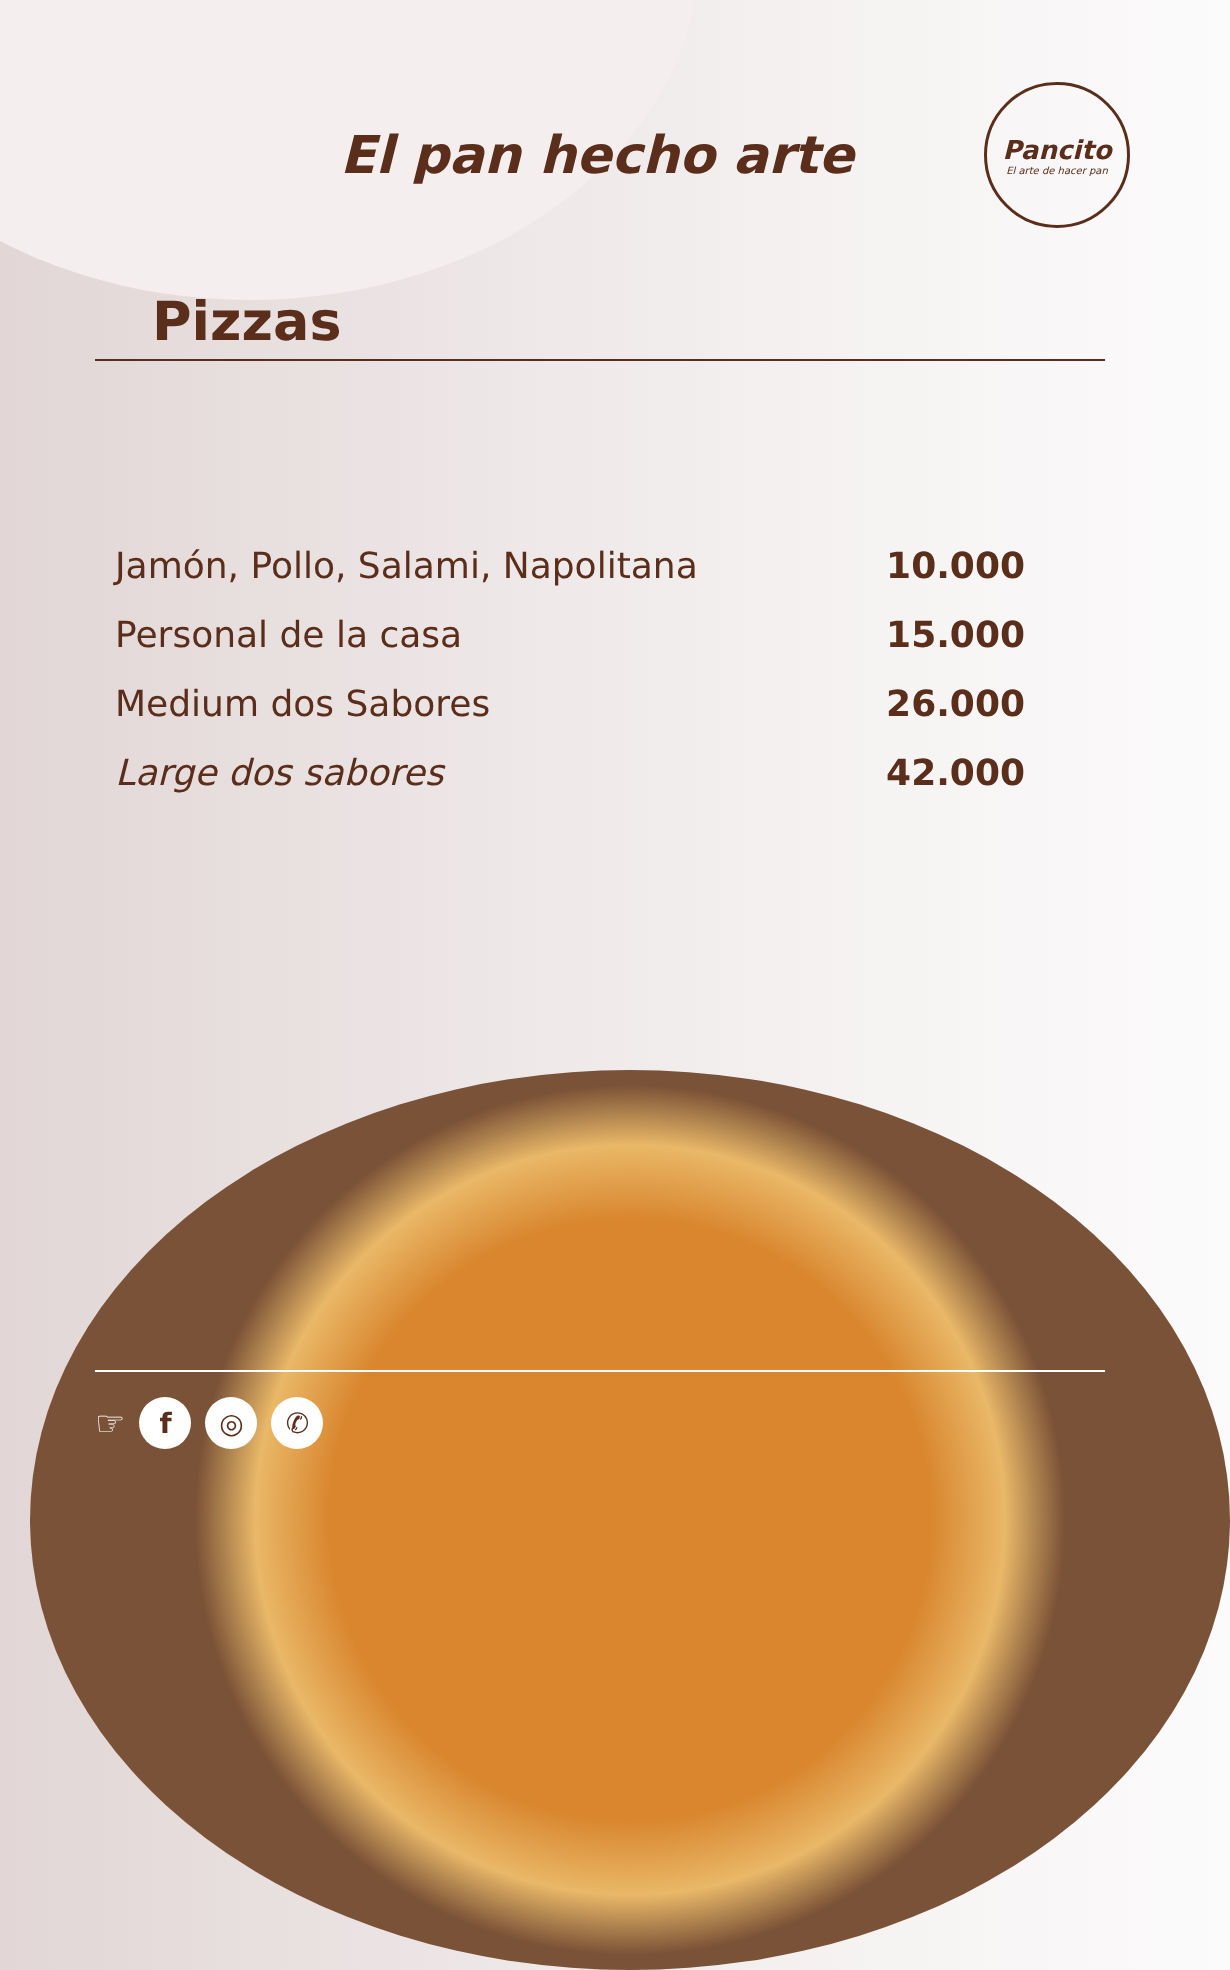El pan hecho arte
Pancito
El arte de hacer pan
Pizzas
| Jamón, Pollo, Salami, Napolitana | 10.000 |
| Personal de la casa | 15.000 |
| Medium dos Sabores | 26.000 |
| Large dos sabores | 42.000 |
☞
f ◎ ✆